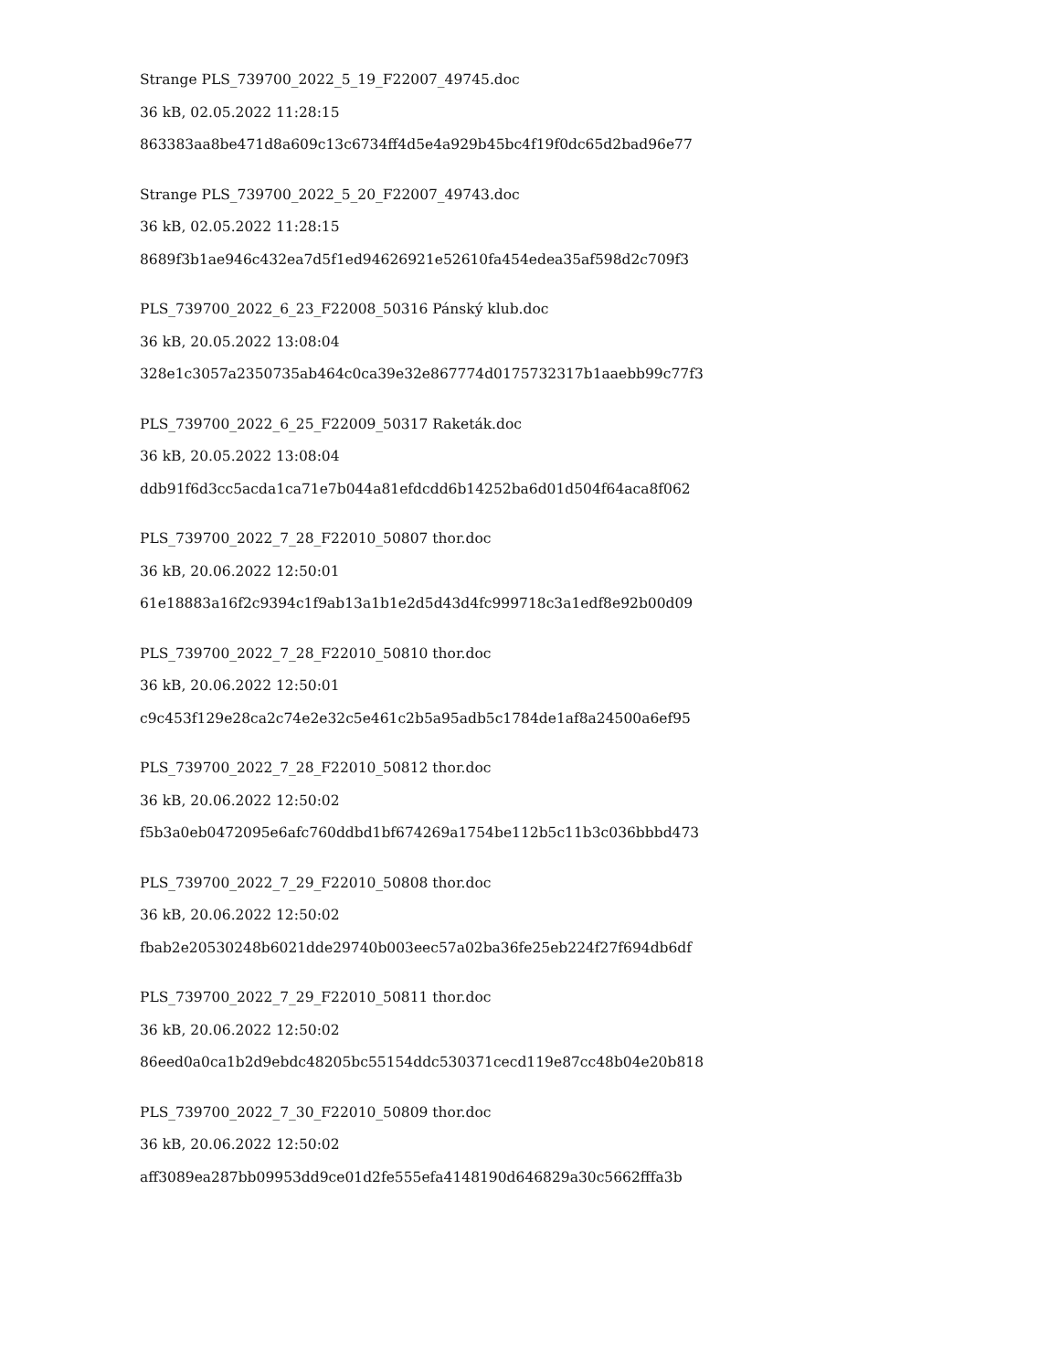Strange PLS_739700_2022_5_19_F22007_49745.doc
36 kB, 02.05.2022 11:28:15
863383aa8be471d8a609c13c6734ff4d5e4a929b45bc4f19f0dc65d2bad96e77
Strange PLS_739700_2022_5_20_F22007_49743.doc
36 kB, 02.05.2022 11:28:15
8689f3b1ae946c432ea7d5f1ed94626921e52610fa454edea35af598d2c709f3
PLS_739700_2022_6_23_F22008_50316 Pánský klub.doc
36 kB, 20.05.2022 13:08:04
328e1c3057a2350735ab464c0ca39e32e867774d0175732317b1aaebb99c77f3
PLS_739700_2022_6_25_F22009_50317 Raketák.doc
36 kB, 20.05.2022 13:08:04
ddb91f6d3cc5acda1ca71e7b044a81efdcdd6b14252ba6d01d504f64aca8f062
PLS_739700_2022_7_28_F22010_50807 thor.doc
36 kB, 20.06.2022 12:50:01
61e18883a16f2c9394c1f9ab13a1b1e2d5d43d4fc999718c3a1edf8e92b00d09
PLS_739700_2022_7_28_F22010_50810 thor.doc
36 kB, 20.06.2022 12:50:01
c9c453f129e28ca2c74e2e32c5e461c2b5a95adb5c1784de1af8a24500a6ef95
PLS_739700_2022_7_28_F22010_50812 thor.doc
36 kB, 20.06.2022 12:50:02
f5b3a0eb0472095e6afc760ddbd1bf674269a1754be112b5c11b3c036bbbd473
PLS_739700_2022_7_29_F22010_50808 thor.doc
36 kB, 20.06.2022 12:50:02
fbab2e20530248b6021dde29740b003eec57a02ba36fe25eb224f27f694db6df
PLS_739700_2022_7_29_F22010_50811 thor.doc
36 kB, 20.06.2022 12:50:02
86eed0a0ca1b2d9ebdc48205bc55154ddc530371cecd119e87cc48b04e20b818
PLS_739700_2022_7_30_F22010_50809 thor.doc
36 kB, 20.06.2022 12:50:02
aff3089ea287bb09953dd9ce01d2fe555efa4148190d646829a30c5662fffa3b